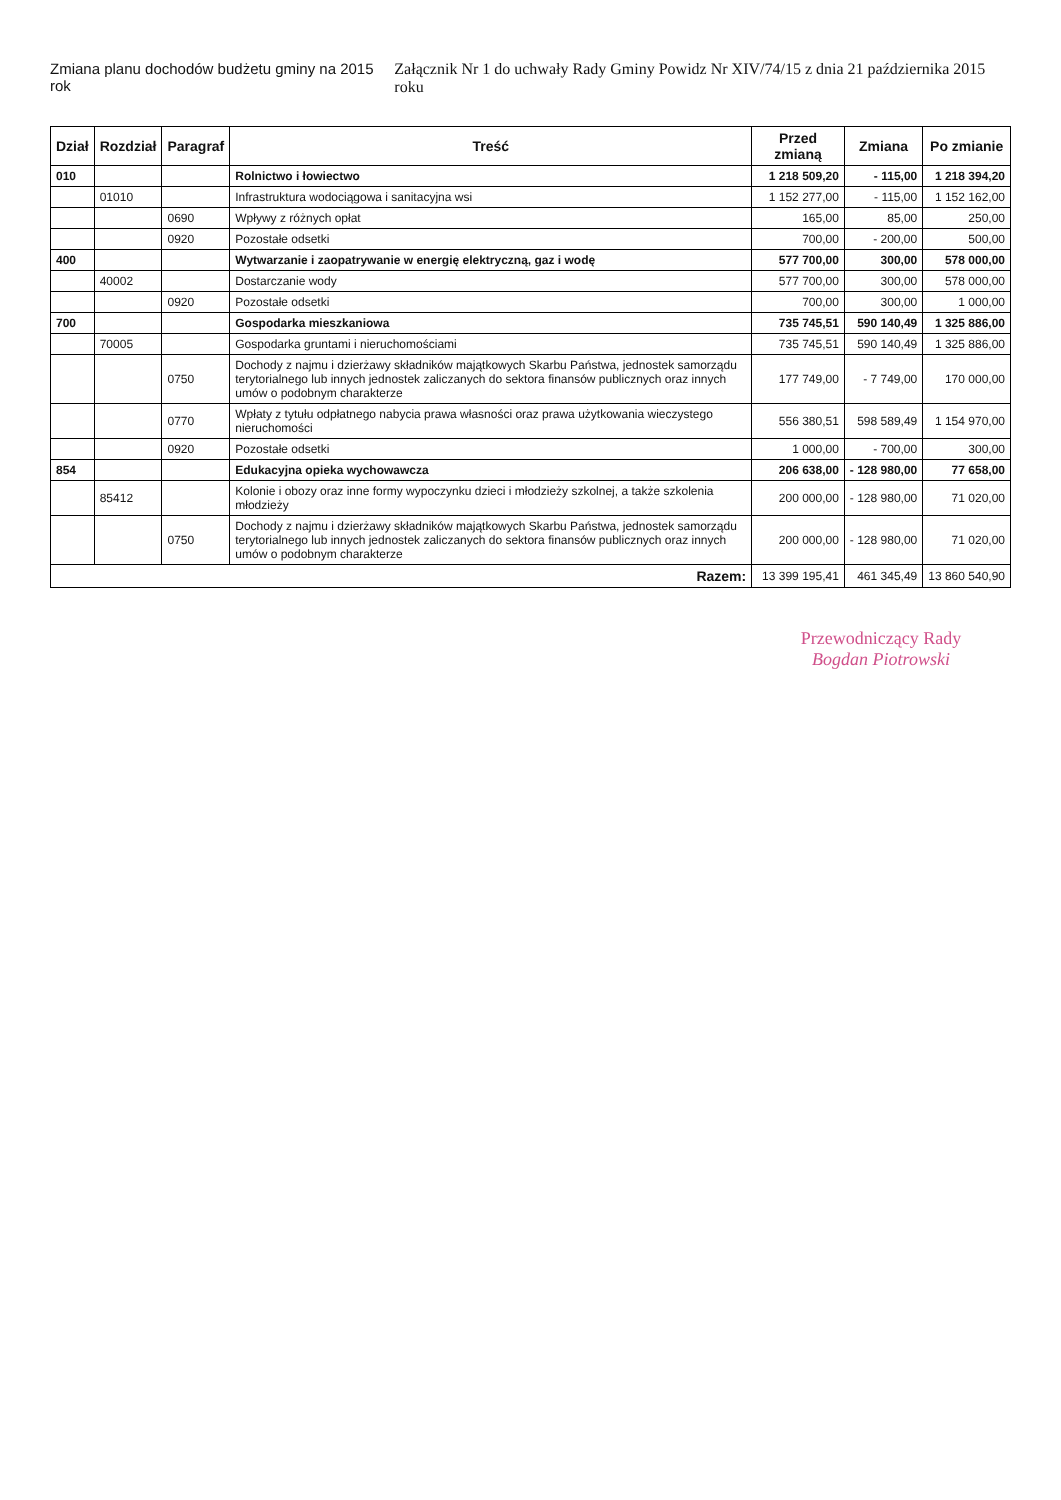Zmiana planu dochodów budżetu gminy na 2015 rok
Załącznik Nr 1 do uchwały Rady Gminy Powidz Nr XIV/74/15 z dnia 21 października 2015 roku
| Dział | Rozdział | Paragraf | Treść | Przed zmianą | Zmiana | Po zmianie |
| --- | --- | --- | --- | --- | --- | --- |
| 010 | | | Rolnictwo i łowiectwo | 1 218 509,20 | - 115,00 | 1 218 394,20 |
| | 01010 | | Infrastruktura wodociągowa i sanitacyjna wsi | 1 152 277,00 | - 115,00 | 1 152 162,00 |
| | | 0690 | Wpływy z różnych opłat | 165,00 | 85,00 | 250,00 |
| | | 0920 | Pozostałe odsetki | 700,00 | - 200,00 | 500,00 |
| 400 | | | Wytwarzanie i zaopatrywanie w energię elektryczną, gaz i wodę | 577 700,00 | 300,00 | 578 000,00 |
| | 40002 | | Dostarczanie wody | 577 700,00 | 300,00 | 578 000,00 |
| | | 0920 | Pozostałe odsetki | 700,00 | 300,00 | 1 000,00 |
| 700 | | | Gospodarka mieszkaniowa | 735 745,51 | 590 140,49 | 1 325 886,00 |
| | 70005 | | Gospodarka gruntami i nieruchomościami | 735 745,51 | 590 140,49 | 1 325 886,00 |
| | | 0750 | Dochody z najmu i dzierżawy składników majątkowych Skarbu Państwa, jednostek samorządu terytorialnego lub innych jednostek zaliczanych do sektora finansów publicznych oraz innych umów o podobnym charakterze | 177 749,00 | - 7 749,00 | 170 000,00 |
| | | 0770 | Wpłaty z tytułu odpłatnego nabycia prawa własności oraz prawa użytkowania wieczystego nieruchomości | 556 380,51 | 598 589,49 | 1 154 970,00 |
| | | 0920 | Pozostałe odsetki | 1 000,00 | - 700,00 | 300,00 |
| 854 | | | Edukacyjna opieka wychowawcza | 206 638,00 | - 128 980,00 | 77 658,00 |
| | 85412 | | Kolonie i obozy oraz inne formy wypoczynku dzieci i młodzieży szkolnej, a także szkolenia młodzieży | 200 000,00 | - 128 980,00 | 71 020,00 |
| | | 0750 | Dochody z najmu i dzierżawy składników majątkowych Skarbu Państwa, jednostek samorządu terytorialnego lub innych jednostek zaliczanych do sektora finansów publicznych oraz innych umów o podobnym charakterze | 200 000,00 | - 128 980,00 | 71 020,00 |
| Razem: | | | | 13 399 195,41 | 461 345,49 | 13 860 540,90 |
Przewodniczący Rady
Bogdan Piotrowski